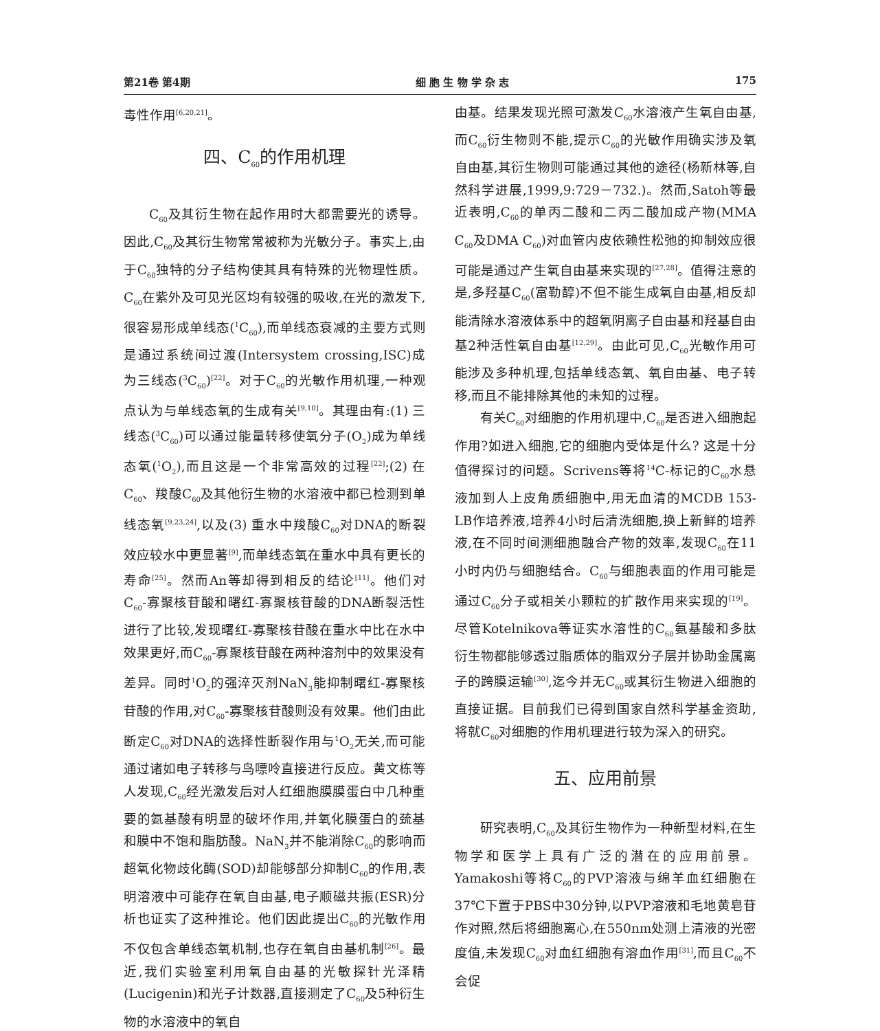第21卷 第4期 细 胞 生 物 学 杂 志 175
毒性作用<sup>[6,20,21]</sup>。
四、C<sub>60</sub>的作用机理
C<sub>60</sub>及其衍生物在起作用时大都需要光的诱导。因此,C<sub>60</sub>及其衍生物常常被称为光敏分子。事实上,由于C<sub>60</sub>独特的分子结构使其具有特殊的光物理性质。C<sub>60</sub>在紫外及可见光区均有较强的吸收,在光的激发下,很容易形成单线态(<sup>1</sup>C<sub>60</sub>),而单线态衰减的主要方式则是通过系统间过渡(Intersystem crossing,ISC)成为三线态(<sup>3</sup>C<sub>60</sub>)<sup>[22]</sup>。对于C<sub>60</sub>的光敏作用机理,一种观点认为与单线态氧的生成有关<sup>[9,10]</sup>。其理由有:(1) 三线态(<sup>3</sup>C<sub>60</sub>)可以通过能量转移使氧分子(O<sub>2</sub>)成为单线态氧(<sup>1</sup>O<sub>2</sub>),而且这是一个非常高效的过程<sup>[22]</sup>;(2) 在C<sub>60</sub>、羧酸C<sub>60</sub>及其他衍生物的水溶液中都已检测到单线态氧<sup>[9,23,24]</sup>,以及(3) 重水中羧酸C<sub>60</sub>对DNA的断裂效应较水中更显著<sup>[9]</sup>,而单线态氧在重水中具有更长的寿命<sup>[25]</sup>。然而An等却得到相反的结论<sup>[11]</sup>。他们对C<sub>60</sub>-寡聚核苷酸和曙红-寡聚核苷酸的DNA断裂活性进行了比较,发现曙红-寡聚核苷酸在重水中比在水中效果更好,而C<sub>60</sub>-寡聚核苷酸在两种溶剂中的效果没有差异。同时<sup>1</sup>O<sub>2</sub>的强淬灭剂NaN<sub>3</sub>能抑制曙红-寡聚核苷酸的作用,对C<sub>60</sub>-寡聚核苷酸则没有效果。他们由此断定C<sub>60</sub>对DNA的选择性断裂作用与<sup>1</sup>O<sub>2</sub>无关,而可能通过诸如电子转移与鸟嘌呤直接进行反应。黄文栋等人发现,C<sub>60</sub>经光激发后对人红细胞膜膜蛋白中几种重要的氨基酸有明显的破坏作用,并氧化膜蛋白的巯基和膜中不饱和脂肪酸。NaN<sub>3</sub>并不能消除C<sub>60</sub>的影响而超氧化物歧化酶(SOD)却能够部分抑制C<sub>60</sub>的作用,表明溶液中可能存在氧自由基,电子顺磁共振(ESR)分析也证实了这种推论。他们因此提出C<sub>60</sub>的光敏作用不仅包含单线态氧机制,也存在氧自由基机制<sup>[26]</sup>。最近,我们实验室利用氧自由基的光敏探针光泽精(Lucigenin)和光子计数器,直接测定了C<sub>60</sub>及5种衍生物的水溶液中的氧自
由基。结果发现光照可激发C<sub>60</sub>水溶液产生氧自由基,而C<sub>60</sub>衍生物则不能,提示C<sub>60</sub>的光敏作用确实涉及氧自由基,其衍生物则可能通过其他的途径(杨新林等,自然科学进展,1999,9:729－732.)。然而,Satoh等最近表明,C<sub>60</sub>的单丙二酸和二丙二酸加成产物(MMA C<sub>60</sub>及DMA C<sub>60</sub>)对血管内皮依赖性松弛的抑制效应很可能是通过产生氧自由基来实现的<sup>[27,28]</sup>。值得注意的是,多羟基C<sub>60</sub>(富勒醇)不但不能生成氧自由基,相反却能清除水溶液体系中的超氧阴离子自由基和羟基自由基2种活性氧自由基<sup>[12,29]</sup>。由此可见,C<sub>60</sub>光敏作用可能涉及多种机理,包括单线态氧、氧自由基、电子转移,而且不能排除其他的未知的过程。
有关C<sub>60</sub>对细胞的作用机理中,C<sub>60</sub>是否进入细胞起作用?如进入细胞,它的细胞内受体是什么? 这是十分值得探讨的问题。Scrivens等将<sup>14</sup>C-标记的C<sub>60</sub>水悬液加到人上皮角质细胞中,用无血清的MCDB 153-LB作培养液,培养4小时后清洗细胞,换上新鲜的培养液,在不同时间测细胞融合产物的效率,发现C<sub>60</sub>在11小时内仍与细胞结合。C<sub>60</sub>与细胞表面的作用可能是通过C<sub>60</sub>分子或相关小颗粒的扩散作用来实现的<sup>[19]</sup>。尽管Kotelnikova等证实水溶性的C<sub>60</sub>氨基酸和多肽衍生物都能够透过脂质体的脂双分子层并协助金属离子的跨膜运输<sup>[30]</sup>,迄今并无C<sub>60</sub>或其衍生物进入细胞的直接证据。目前我们已得到国家自然科学基金资助,将就C<sub>60</sub>对细胞的作用机理进行较为深入的研究。
五、应用前景
研究表明,C<sub>60</sub>及其衍生物作为一种新型材料,在生物学和医学上具有广泛的潜在的应用前景。Yamakoshi等将C<sub>60</sub>的PVP溶液与绵羊血红细胞在37℃下置于PBS中30分钟,以PVP溶液和毛地黄皂苷作对照,然后将细胞离心,在550nm处测上清液的光密度值,未发现C<sub>60</sub>对血红细胞有溶血作用<sup>[31]</sup>,而且C<sub>60</sub>不会促